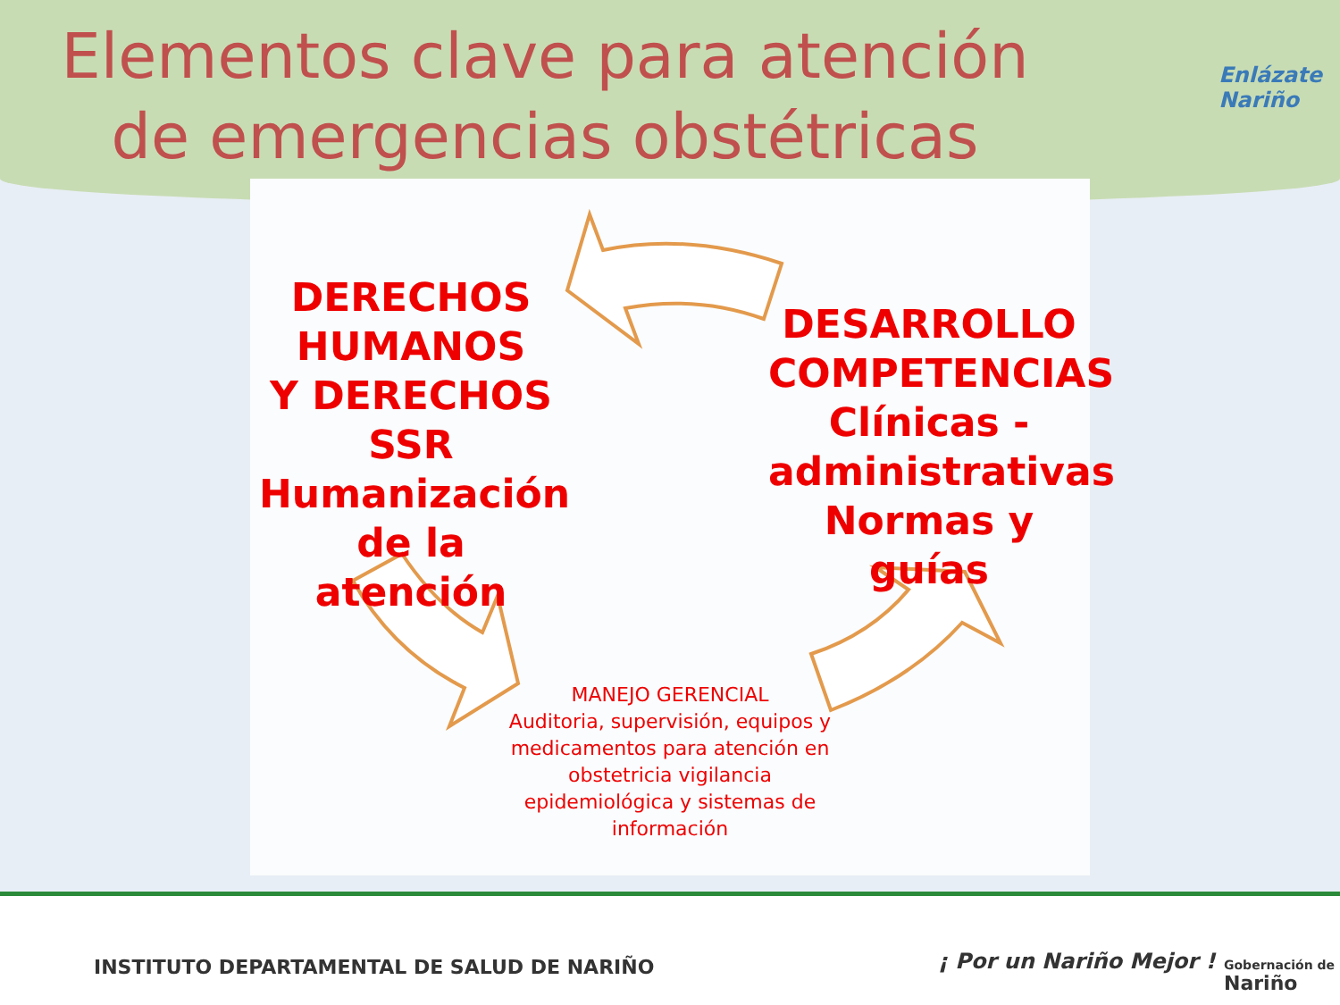Elementos clave para atención
de emergencias obstétricas
Enlázate
Nariño
DERECHOS HUMANOS
Y DERECHOS
SSR
Humanización de la atención
DESARROLLO COMPETENCIAS
Clínicas -
administrativas
Normas y guías
MANEJO GERENCIAL
Auditoria, supervisión, equipos y medicamentos para atención en obstetricia vigilancia epidemiológica y sistemas de información
INSTITUTO DEPARTAMENTAL DE SALUD DE NARIÑO
¡ Por un Nariño Mejor !
Gobernación de
Nariño